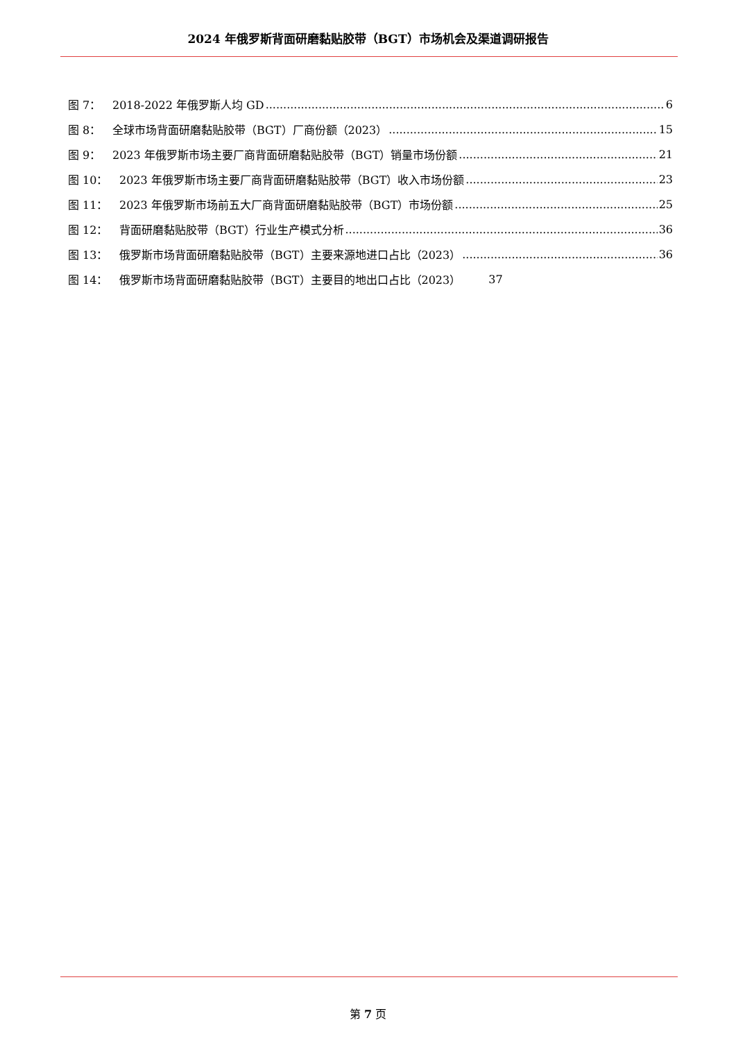2024 年俄罗斯背面研磨黏贴胶带（BGT）市场机会及渠道调研报告
图 7： 2018-2022 年俄罗斯人均 GD 6
图 8： 全球市场背面研磨黏贴胶带（BGT）厂商份额（2023） 15
图 9： 2023 年俄罗斯市场主要厂商背面研磨黏贴胶带（BGT）销量市场份额 21
图 10： 2023 年俄罗斯市场主要厂商背面研磨黏贴胶带（BGT）收入市场份额 23
图 11： 2023 年俄罗斯市场前五大厂商背面研磨黏贴胶带（BGT）市场份额 25
图 12： 背面研磨黏贴胶带（BGT）行业生产模式分析 36
图 13： 俄罗斯市场背面研磨黏贴胶带（BGT）主要来源地进口占比（2023） 36
图 14： 俄罗斯市场背面研磨黏贴胶带（BGT）主要目的地出口占比（2023） 37
第 7 页